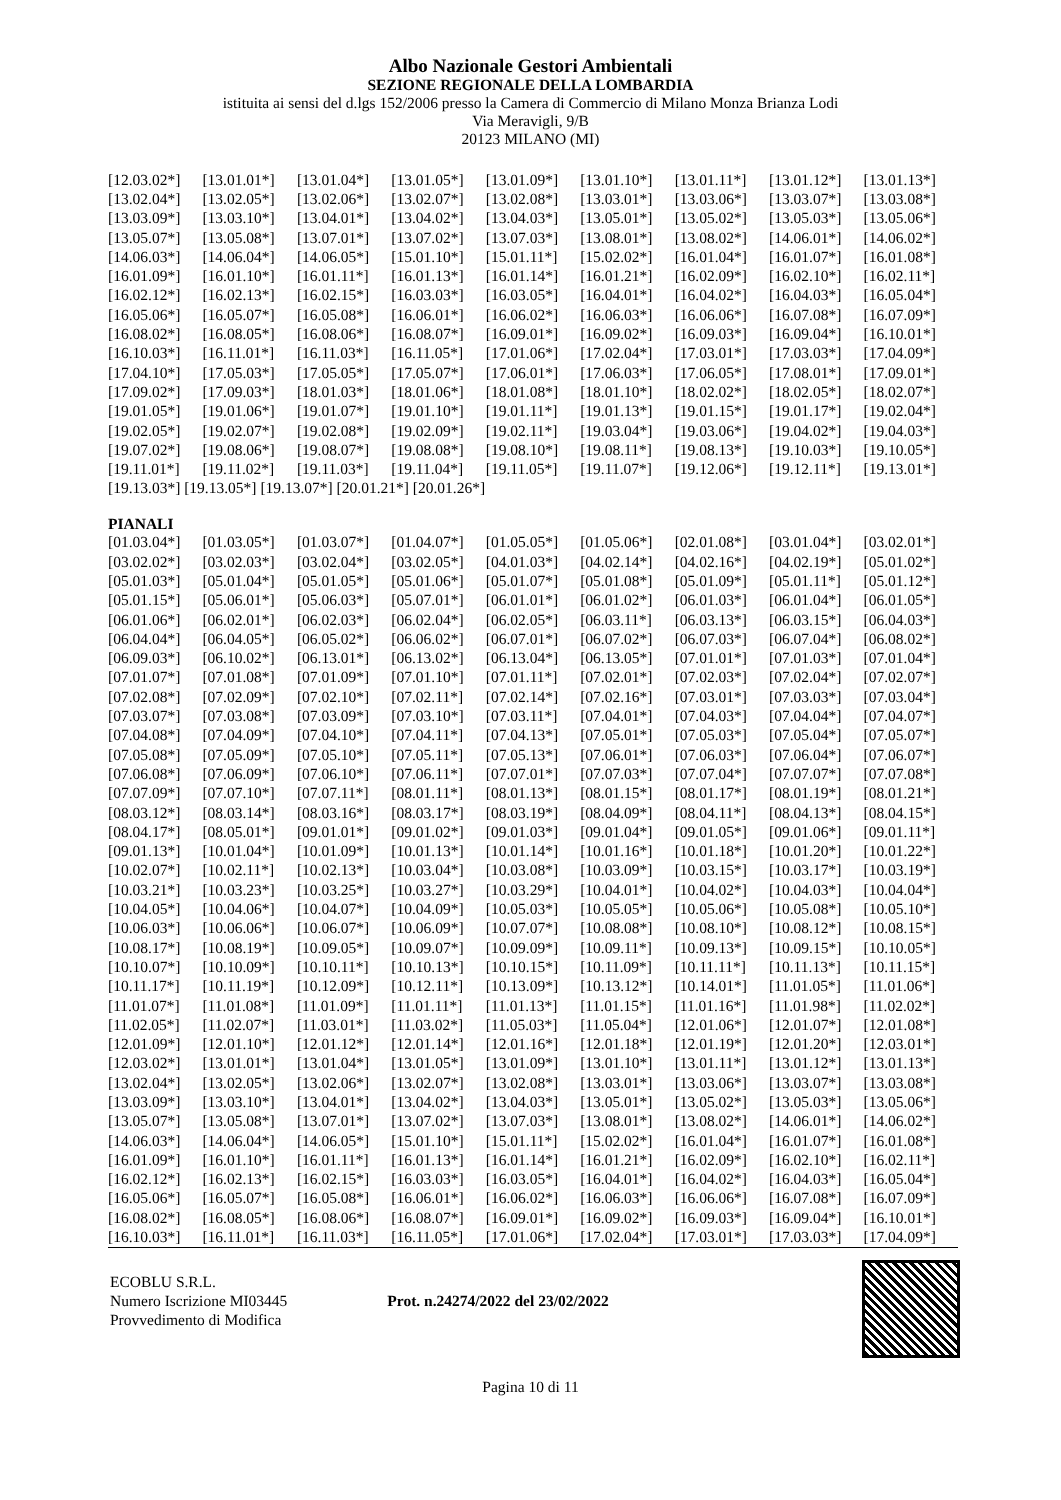Albo Nazionale Gestori Ambientali
SEZIONE REGIONALE DELLA LOMBARDIA
istituita ai sensi del d.lgs 152/2006 presso la Camera di Commercio di Milano Monza Brianza Lodi
Via Meravigli, 9/B
20123 MILANO (MI)
| [12.03.02*] | [13.01.01*] | [13.01.04*] | [13.01.05*] | [13.01.09*] | [13.01.10*] | [13.01.11*] | [13.01.12*] | [13.01.13*] |
| [13.02.04*] | [13.02.05*] | [13.02.06*] | [13.02.07*] | [13.02.08*] | [13.03.01*] | [13.03.06*] | [13.03.07*] | [13.03.08*] |
| [13.03.09*] | [13.03.10*] | [13.04.01*] | [13.04.02*] | [13.04.03*] | [13.05.01*] | [13.05.02*] | [13.05.03*] | [13.05.06*] |
| [13.05.07*] | [13.05.08*] | [13.07.01*] | [13.07.02*] | [13.07.03*] | [13.08.01*] | [13.08.02*] | [14.06.01*] | [14.06.02*] |
| [14.06.03*] | [14.06.04*] | [14.06.05*] | [15.01.10*] | [15.01.11*] | [15.02.02*] | [16.01.04*] | [16.01.07*] | [16.01.08*] |
| [16.01.09*] | [16.01.10*] | [16.01.11*] | [16.01.13*] | [16.01.14*] | [16.01.21*] | [16.02.09*] | [16.02.10*] | [16.02.11*] |
| [16.02.12*] | [16.02.13*] | [16.02.15*] | [16.03.03*] | [16.03.05*] | [16.04.01*] | [16.04.02*] | [16.04.03*] | [16.05.04*] |
| [16.05.06*] | [16.05.07*] | [16.05.08*] | [16.06.01*] | [16.06.02*] | [16.06.03*] | [16.06.06*] | [16.07.08*] | [16.07.09*] |
| [16.08.02*] | [16.08.05*] | [16.08.06*] | [16.08.07*] | [16.09.01*] | [16.09.02*] | [16.09.03*] | [16.09.04*] | [16.10.01*] |
| [16.10.03*] | [16.11.01*] | [16.11.03*] | [16.11.05*] | [17.01.06*] | [17.02.04*] | [17.03.01*] | [17.03.03*] | [17.04.09*] |
| [17.04.10*] | [17.05.03*] | [17.05.05*] | [17.05.07*] | [17.06.01*] | [17.06.03*] | [17.06.05*] | [17.08.01*] | [17.09.01*] |
| [17.09.02*] | [17.09.03*] | [18.01.03*] | [18.01.06*] | [18.01.08*] | [18.01.10*] | [18.02.02*] | [18.02.05*] | [18.02.07*] |
| [19.01.05*] | [19.01.06*] | [19.01.07*] | [19.01.10*] | [19.01.11*] | [19.01.13*] | [19.01.15*] | [19.01.17*] | [19.02.04*] |
| [19.02.05*] | [19.02.07*] | [19.02.08*] | [19.02.09*] | [19.02.11*] | [19.03.04*] | [19.03.06*] | [19.04.02*] | [19.04.03*] |
| [19.07.02*] | [19.08.06*] | [19.08.07*] | [19.08.08*] | [19.08.10*] | [19.08.11*] | [19.08.13*] | [19.10.03*] | [19.10.05*] |
| [19.11.01*] | [19.11.02*] | [19.11.03*] | [19.11.04*] | [19.11.05*] | [19.11.07*] | [19.12.06*] | [19.12.11*] | [19.13.01*] |
[19.13.03*] [19.13.05*] [19.13.07*] [20.01.21*] [20.01.26*]
PIANALI
| [01.03.04*] | [01.03.05*] | [01.03.07*] | [01.04.07*] | [01.05.05*] | [01.05.06*] | [02.01.08*] | [03.01.04*] | [03.02.01*] |
| [03.02.02*] | [03.02.03*] | [03.02.04*] | [03.02.05*] | [04.01.03*] | [04.02.14*] | [04.02.16*] | [04.02.19*] | [05.01.02*] |
| [05.01.03*] | [05.01.04*] | [05.01.05*] | [05.01.06*] | [05.01.07*] | [05.01.08*] | [05.01.09*] | [05.01.11*] | [05.01.12*] |
| [05.01.15*] | [05.06.01*] | [05.06.03*] | [05.07.01*] | [06.01.01*] | [06.01.02*] | [06.01.03*] | [06.01.04*] | [06.01.05*] |
| [06.01.06*] | [06.02.01*] | [06.02.03*] | [06.02.04*] | [06.02.05*] | [06.03.11*] | [06.03.13*] | [06.03.15*] | [06.04.03*] |
| [06.04.04*] | [06.04.05*] | [06.05.02*] | [06.06.02*] | [06.07.01*] | [06.07.02*] | [06.07.03*] | [06.07.04*] | [06.08.02*] |
| [06.09.03*] | [06.10.02*] | [06.13.01*] | [06.13.02*] | [06.13.04*] | [06.13.05*] | [07.01.01*] | [07.01.03*] | [07.01.04*] |
| [07.01.07*] | [07.01.08*] | [07.01.09*] | [07.01.10*] | [07.01.11*] | [07.02.01*] | [07.02.03*] | [07.02.04*] | [07.02.07*] |
| [07.02.08*] | [07.02.09*] | [07.02.10*] | [07.02.11*] | [07.02.14*] | [07.02.16*] | [07.03.01*] | [07.03.03*] | [07.03.04*] |
| [07.03.07*] | [07.03.08*] | [07.03.09*] | [07.03.10*] | [07.03.11*] | [07.04.01*] | [07.04.03*] | [07.04.04*] | [07.04.07*] |
| [07.04.08*] | [07.04.09*] | [07.04.10*] | [07.04.11*] | [07.04.13*] | [07.05.01*] | [07.05.03*] | [07.05.04*] | [07.05.07*] |
| [07.05.08*] | [07.05.09*] | [07.05.10*] | [07.05.11*] | [07.05.13*] | [07.06.01*] | [07.06.03*] | [07.06.04*] | [07.06.07*] |
| [07.06.08*] | [07.06.09*] | [07.06.10*] | [07.06.11*] | [07.07.01*] | [07.07.03*] | [07.07.04*] | [07.07.07*] | [07.07.08*] |
| [07.07.09*] | [07.07.10*] | [07.07.11*] | [08.01.11*] | [08.01.13*] | [08.01.15*] | [08.01.17*] | [08.01.19*] | [08.01.21*] |
| [08.03.12*] | [08.03.14*] | [08.03.16*] | [08.03.17*] | [08.03.19*] | [08.04.09*] | [08.04.11*] | [08.04.13*] | [08.04.15*] |
| [08.04.17*] | [08.05.01*] | [09.01.01*] | [09.01.02*] | [09.01.03*] | [09.01.04*] | [09.01.05*] | [09.01.06*] | [09.01.11*] |
| [09.01.13*] | [10.01.04*] | [10.01.09*] | [10.01.13*] | [10.01.14*] | [10.01.16*] | [10.01.18*] | [10.01.20*] | [10.01.22*] |
| [10.02.07*] | [10.02.11*] | [10.02.13*] | [10.03.04*] | [10.03.08*] | [10.03.09*] | [10.03.15*] | [10.03.17*] | [10.03.19*] |
| [10.03.21*] | [10.03.23*] | [10.03.25*] | [10.03.27*] | [10.03.29*] | [10.04.01*] | [10.04.02*] | [10.04.03*] | [10.04.04*] |
| [10.04.05*] | [10.04.06*] | [10.04.07*] | [10.04.09*] | [10.05.03*] | [10.05.05*] | [10.05.06*] | [10.05.08*] | [10.05.10*] |
| [10.06.03*] | [10.06.06*] | [10.06.07*] | [10.06.09*] | [10.07.07*] | [10.08.08*] | [10.08.10*] | [10.08.12*] | [10.08.15*] |
| [10.08.17*] | [10.08.19*] | [10.09.05*] | [10.09.07*] | [10.09.09*] | [10.09.11*] | [10.09.13*] | [10.09.15*] | [10.10.05*] |
| [10.10.07*] | [10.10.09*] | [10.10.11*] | [10.10.13*] | [10.10.15*] | [10.11.09*] | [10.11.11*] | [10.11.13*] | [10.11.15*] |
| [10.11.17*] | [10.11.19*] | [10.12.09*] | [10.12.11*] | [10.13.09*] | [10.13.12*] | [10.14.01*] | [11.01.05*] | [11.01.06*] |
| [11.01.07*] | [11.01.08*] | [11.01.09*] | [11.01.11*] | [11.01.13*] | [11.01.15*] | [11.01.16*] | [11.01.98*] | [11.02.02*] |
| [11.02.05*] | [11.02.07*] | [11.03.01*] | [11.03.02*] | [11.05.03*] | [11.05.04*] | [12.01.06*] | [12.01.07*] | [12.01.08*] |
| [12.01.09*] | [12.01.10*] | [12.01.12*] | [12.01.14*] | [12.01.16*] | [12.01.18*] | [12.01.19*] | [12.01.20*] | [12.03.01*] |
| [12.03.02*] | [13.01.01*] | [13.01.04*] | [13.01.05*] | [13.01.09*] | [13.01.10*] | [13.01.11*] | [13.01.12*] | [13.01.13*] |
| [13.02.04*] | [13.02.05*] | [13.02.06*] | [13.02.07*] | [13.02.08*] | [13.03.01*] | [13.03.06*] | [13.03.07*] | [13.03.08*] |
| [13.03.09*] | [13.03.10*] | [13.04.01*] | [13.04.02*] | [13.04.03*] | [13.05.01*] | [13.05.02*] | [13.05.03*] | [13.05.06*] |
| [13.05.07*] | [13.05.08*] | [13.07.01*] | [13.07.02*] | [13.07.03*] | [13.08.01*] | [13.08.02*] | [14.06.01*] | [14.06.02*] |
| [14.06.03*] | [14.06.04*] | [14.06.05*] | [15.01.10*] | [15.01.11*] | [15.02.02*] | [16.01.04*] | [16.01.07*] | [16.01.08*] |
| [16.01.09*] | [16.01.10*] | [16.01.11*] | [16.01.13*] | [16.01.14*] | [16.01.21*] | [16.02.09*] | [16.02.10*] | [16.02.11*] |
| [16.02.12*] | [16.02.13*] | [16.02.15*] | [16.03.03*] | [16.03.05*] | [16.04.01*] | [16.04.02*] | [16.04.03*] | [16.05.04*] |
| [16.05.06*] | [16.05.07*] | [16.05.08*] | [16.06.01*] | [16.06.02*] | [16.06.03*] | [16.06.06*] | [16.07.08*] | [16.07.09*] |
| [16.08.02*] | [16.08.05*] | [16.08.06*] | [16.08.07*] | [16.09.01*] | [16.09.02*] | [16.09.03*] | [16.09.04*] | [16.10.01*] |
| [16.10.03*] | [16.11.01*] | [16.11.03*] | [16.11.05*] | [17.01.06*] | [17.02.04*] | [17.03.01*] | [17.03.03*] | [17.04.09*] |
ECOBLU S.R.L.
Numero Iscrizione MI03445
Provvedimento di Modifica
Prot. n.24274/2022 del 23/02/2022
Pagina 10 di 11